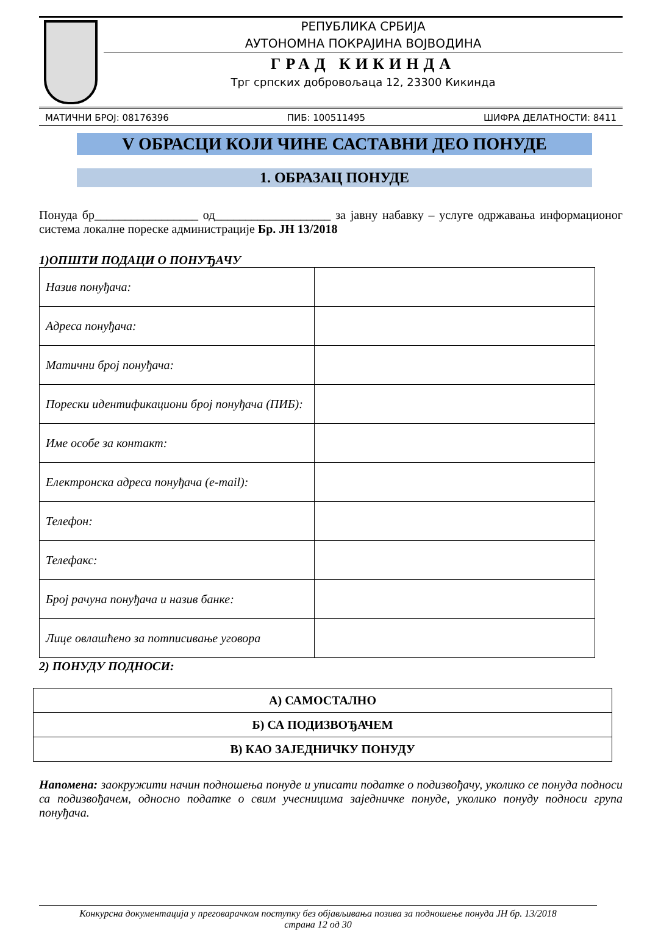РЕПУБЛИКА СРБИЈА
АУТОНОМНА ПОКРАЈИНА ВОЈВОДИНА
ГРАД КИКИНДА
Трг српских добровољаца 12, 23300 Кикинда
МАТИЧНИ БРОЈ: 08176396 ПИБ: 100511495 ШИФРА ДЕЛАТНОСТИ: 8411
V ОБРАСЦИ КОЈИ ЧИНЕ САСТАВНИ ДЕО ПОНУДЕ
1. ОБРАЗАЦ ПОНУДЕ
Понуда бр_________________ од___________________ за јавну набавку – услуге одржавања информационог система локалне пореске администрације Бр. ЈН 13/2018
1)ОПШТИ ПОДАЦИ О ПОНУЂАЧУ
| Назив понуђача: | |
| Адреса понуђача: | |
| Матични број понуђача: | |
| Порески идентификациони број понуђача (ПИБ): | |
| Име особе за контакт: | |
| Електронска адреса понуђача (e-mail): | |
| Телефон: | |
| Телефакс: | |
| Број рачуна понуђача и назив банке: | |
| Лице овлашћено за потписивање уговора | |
2) ПОНУДУ ПОДНОСИ:
| А) САМОСТАЛНО |
| Б) СА ПОДИЗВОЂАЧЕМ |
| В) КАО ЗАЈЕДНИЧКУ ПОНУДУ |
Напомена: заокружити начин подношења понуде и уписати податке о подизвођачу, уколико се понуда подноси са подизвођачем, односно податке о свим учесницима заједничке понуде, уколико понуду подноси група понуђача.
Конкурсна документација у преговарачком поступку без објављивања позива за подношење понуда ЈН бр. 13/2018
страна 12 од 30